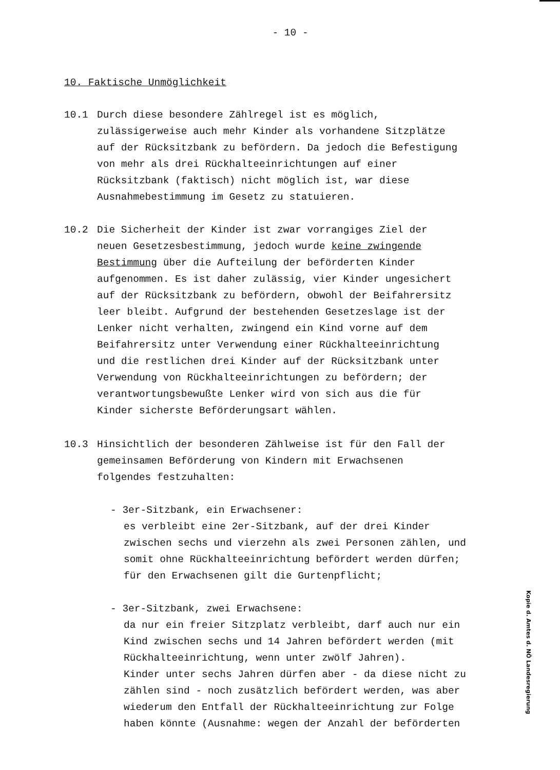- 10 -
10. Faktische Unmöglichkeit
10.1 Durch diese besondere Zählregel ist es möglich,
zulässigerweise auch mehr Kinder als vorhandene Sitzplätze
auf der Rücksitzbank zu befördern. Da jedoch die Befestigung
von mehr als drei Rückhalteeinrichtungen auf einer
Rücksitzbank (faktisch) nicht möglich ist, war diese
Ausnahmebestimmung im Gesetz zu statuieren.
10.2 Die Sicherheit der Kinder ist zwar vorrangiges Ziel der
neuen Gesetzesbestimmung, jedoch wurde keine zwingende
Bestimmung über die Aufteilung der beförderten Kinder
aufgenommen. Es ist daher zulässig, vier Kinder ungesichert
auf der Rücksitzbank zu befördern, obwohl der Beifahrersitz
leer bleibt. Aufgrund der bestehenden Gesetzeslage ist der
Lenker nicht verhalten, zwingend ein Kind vorne auf dem
Beifahrersitz unter Verwendung einer Rückhalteeinrichtung
und die restlichen drei Kinder auf der Rücksitzbank unter
Verwendung von Rückhalteeinrichtungen zu befördern; der
verantwortungsbewußte Lenker wird von sich aus die für
Kinder sicherste Beförderungsart wählen.
10.3 Hinsichtlich der besonderen Zählweise ist für den Fall der
gemeinsamen Beförderung von Kindern mit Erwachsenen
folgendes festzuhalten:
- 3er-Sitzbank, ein Erwachsener:
es verbleibt eine 2er-Sitzbank, auf der drei Kinder
zwischen sechs und vierzehn als zwei Personen zählen, und
somit ohne Rückhalteeinrichtung befördert werden dürfen;
für den Erwachsenen gilt die Gurtenpflicht;
- 3er-Sitzbank, zwei Erwachsene:
da nur ein freier Sitzplatz verbleibt, darf auch nur ein
Kind zwischen sechs und 14 Jahren befördert werden (mit
Rückhalteeinrichtung, wenn unter zwölf Jahren).
Kinder unter sechs Jahren dürfen aber - da diese nicht zu
zählen sind - noch zusätzlich befördert werden, was aber
wiederum den Entfall der Rückhalteeinrichtung zur Folge
haben könnte (Ausnahme: wegen der Anzahl der beförderten
Kopie d. Amtes d. NÖ Landesregierung